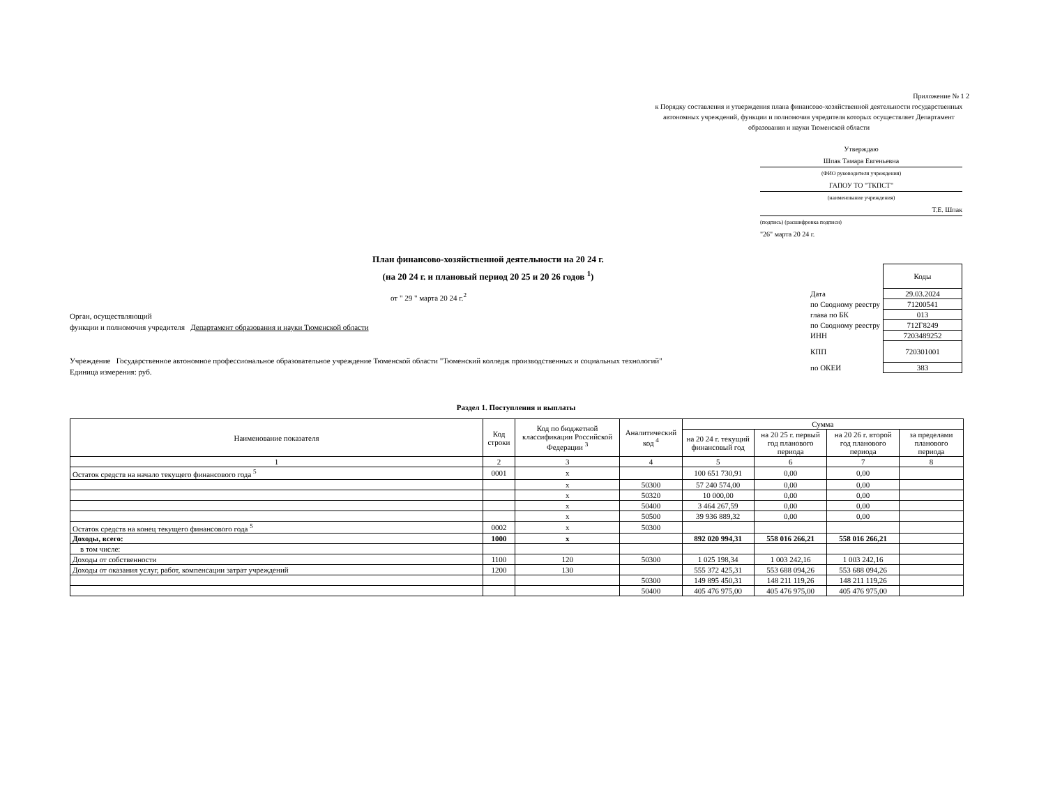Приложение № 1 2
к Порядку составления и утверждения плана финансово-хозяйственной деятельности государственных автономных учреждений, функции и полномочия учредителя которых осуществляет Департамент образования и науки Тюменской области
Утверждаю
Шпак Тамара Евгеньевна
(ФИО руководителя учреждения)
ГАПОУ ТО "ТКПСТ"
(наименование учреждения)
Т.Е. Шпак
(подпись) (расшифровка подписи)
"26" марта 20 24 г.
План финансово-хозяйственной деятельности на 20 24 г.
(на 20 24 г. и плановый период 20 25 и 20 26 годов <sup>1</sup>)
от " 29 " марта 20 24 г.<sup>2</sup>
Орган, осуществляющий
функции и полномочия учредителя Департамент образования и науки Тюменской области
Учреждение Государственное автономное профессиональное образовательное учреждение Тюменской области "Тюменский колледж производственных и социальных технологий"
Единица измерения: руб.
| | Коды |
| Дата | 29.03.2024 |
| по Сводному реестру | 71200541 |
| глава по БК | 013 |
| по Сводному реестру | 712Г8249 |
| ИНН | 7203489252 |
| КПП | 720301001 |
| по ОКЕИ | 383 |
Раздел 1. Поступления и выплаты
| Наименование показателя | Код строки | Код по бюджетной классификации Российской Федерации <sup>3</sup> | Аналитический код <sup>4</sup> | Сумма | | | |
| --- | --- | --- | --- | --- | --- | --- | --- |
| | | | | на 20 24 г. текущий финансовый год | на 20 25 г. первый год планового периода | на 20 26 г. второй год планового периода | за пределами планового периода |
| 1 | 2 | 3 | 4 | 5 | 6 | 7 | 8 |
| Остаток средств на начало текущего финансового года <sup>5</sup> | 0001 | x | | 100 651 730,91 | 0,00 | 0,00 | |
| | | x | 50300 | 57 240 574,00 | 0,00 | 0,00 | |
| | | x | 50320 | 10 000,00 | 0,00 | 0,00 | |
| | | x | 50400 | 3 464 267,59 | 0,00 | 0,00 | |
| | | x | 50500 | 39 936 889,32 | 0,00 | 0,00 | |
| Остаток средств на конец текущего финансового года <sup>5</sup> | 0002 | x | 50300 | | | | |
| Доходы, всего: | 1000 | x | | 892 020 994,31 | 558 016 266,21 | 558 016 266,21 | |
| в том числе: | | | | | | | |
| Доходы от собственности | 1100 | 120 | 50300 | 1 025 198,34 | 1 003 242,16 | 1 003 242,16 | |
| Доходы от оказания услуг, работ, компенсации затрат учреждений | 1200 | 130 | | 555 372 425,31 | 553 688 094,26 | 553 688 094,26 | |
| | | | 50300 | 149 895 450,31 | 148 211 119,26 | 148 211 119,26 | |
| | | | 50400 | 405 476 975,00 | 405 476 975,00 | 405 476 975,00 | |